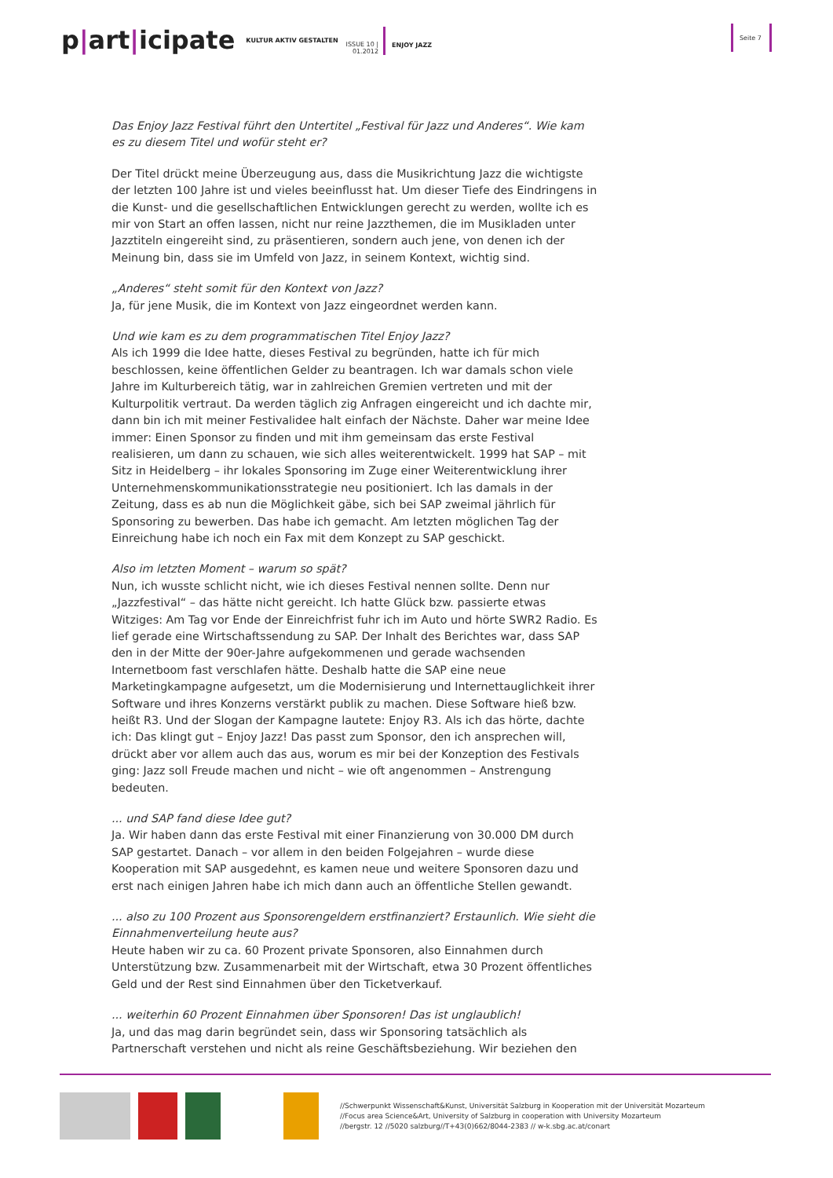p|art|icipate
KULTUR AKTIV GESTALTEN
ISSUE 10 |
01.2012
ENJOY JAZZ
Seite 7
Das Enjoy Jazz Festival führt den Untertitel „Festival für Jazz und Anderes“. Wie kam es zu diesem Titel und wofür steht er?
Der Titel drückt meine Überzeugung aus, dass die Musikrichtung Jazz die wichtigste der letzten 100 Jahre ist und vieles beeinflusst hat. Um dieser Tiefe des Eindringens in die Kunst- und die gesellschaftlichen Entwicklungen gerecht zu werden, wollte ich es mir von Start an offen lassen, nicht nur reine Jazzthemen, die im Musikladen unter Jazztiteln eingereiht sind, zu präsentieren, sondern auch jene, von denen ich der Meinung bin, dass sie im Umfeld von Jazz, in seinem Kontext, wichtig sind.
„Anderes“ steht somit für den Kontext von Jazz?
Ja, für jene Musik, die im Kontext von Jazz eingeordnet werden kann.
Und wie kam es zu dem programmatischen Titel Enjoy Jazz?
Als ich 1999 die Idee hatte, dieses Festival zu begründen, hatte ich für mich beschlossen, keine öffentlichen Gelder zu beantragen. Ich war damals schon viele Jahre im Kulturbereich tätig, war in zahlreichen Gremien vertreten und mit der Kulturpolitik vertraut. Da werden täglich zig Anfragen eingereicht und ich dachte mir, dann bin ich mit meiner Festivalidee halt einfach der Nächste. Daher war meine Idee immer: Einen Sponsor zu finden und mit ihm gemeinsam das erste Festival realisieren, um dann zu schauen, wie sich alles weiterentwickelt. 1999 hat SAP – mit Sitz in Heidelberg – ihr lokales Sponsoring im Zuge einer Weiterentwicklung ihrer Unternehmenskommunikationsstrategie neu positioniert. Ich las damals in der Zeitung, dass es ab nun die Möglichkeit gäbe, sich bei SAP zweimal jährlich für Sponsoring zu bewerben. Das habe ich gemacht. Am letzten möglichen Tag der Einreichung habe ich noch ein Fax mit dem Konzept zu SAP geschickt.
Also im letzten Moment – warum so spät?
Nun, ich wusste schlicht nicht, wie ich dieses Festival nennen sollte. Denn nur „Jazzfestival“ – das hätte nicht gereicht. Ich hatte Glück bzw. passierte etwas Witziges: Am Tag vor Ende der Einreichfrist fuhr ich im Auto und hörte SWR2 Radio. Es lief gerade eine Wirtschaftssendung zu SAP. Der Inhalt des Berichtes war, dass SAP den in der Mitte der 90er-Jahre aufgekommenen und gerade wachsenden Internetboom fast verschlafen hätte. Deshalb hatte die SAP eine neue Marketingkampagne aufgesetzt, um die Modernisierung und Internettauglichkeit ihrer Software und ihres Konzerns verstärkt publik zu machen. Diese Software hieß bzw. heißt R3. Und der Slogan der Kampagne lautete: Enjoy R3. Als ich das hörte, dachte ich: Das klingt gut – Enjoy Jazz! Das passt zum Sponsor, den ich ansprechen will, drückt aber vor allem auch das aus, worum es mir bei der Konzeption des Festivals ging: Jazz soll Freude machen und nicht – wie oft angenommen – Anstrengung bedeuten.
... und SAP fand diese Idee gut?
Ja. Wir haben dann das erste Festival mit einer Finanzierung von 30.000 DM durch SAP gestartet. Danach – vor allem in den beiden Folgejahren – wurde diese Kooperation mit SAP ausgedehnt, es kamen neue und weitere Sponsoren dazu und erst nach einigen Jahren habe ich mich dann auch an öffentliche Stellen gewandt.
... also zu 100 Prozent aus Sponsorengeldern erstfinanziert? Erstaunlich. Wie sieht die Einnahmenverteilung heute aus?
Heute haben wir zu ca. 60 Prozent private Sponsoren, also Einnahmen durch Unterstützung bzw. Zusammenarbeit mit der Wirtschaft, etwa 30 Prozent öffentliches Geld und der Rest sind Einnahmen über den Ticketverkauf.
... weiterhin 60 Prozent Einnahmen über Sponsoren! Das ist unglaublich!
Ja, und das mag darin begründet sein, dass wir Sponsoring tatsächlich als Partnerschaft verstehen und nicht als reine Geschäftsbeziehung. Wir beziehen den
//Schwerpunkt Wissenschaft&Kunst, Universität Salzburg in Kooperation mit der Universität Mozarteum
//Focus area Science&Art, University of Salzburg in cooperation with University Mozarteum
//bergstr. 12 //5020 salzburg//T+43(0)662/8044-2383 // w-k.sbg.ac.at/conart